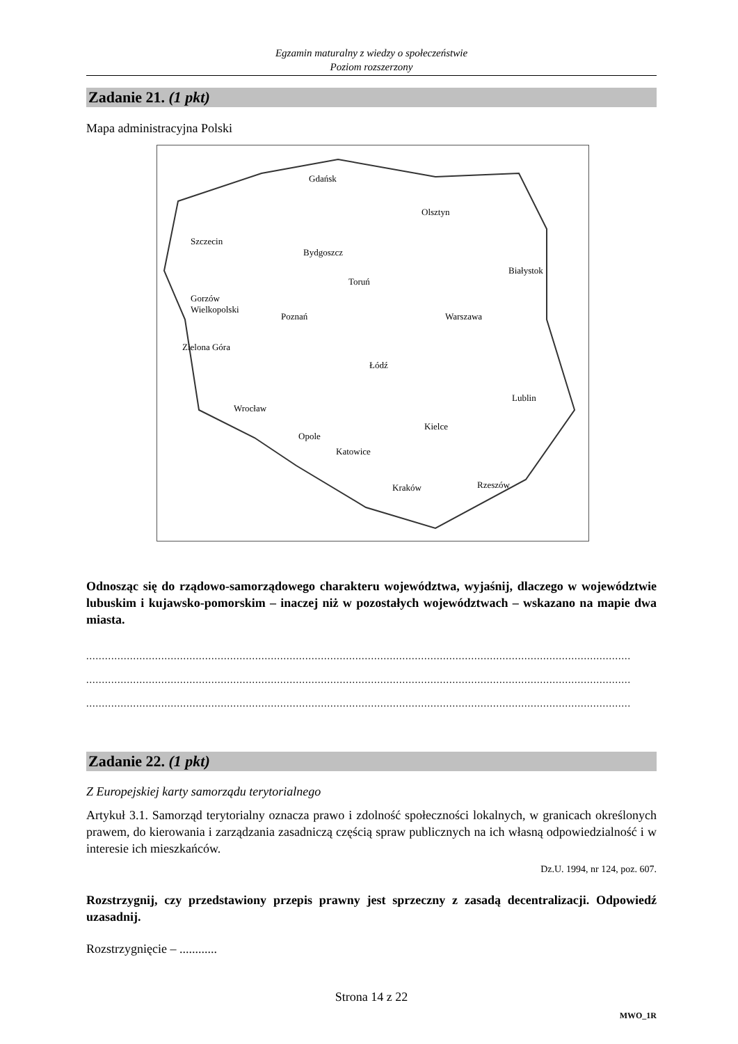Egzamin maturalny z wiedzy o społeczeństwie
Poziom rozszerzony
Zadanie 21. (1 pkt)
Mapa administracyjna Polski
Gdańsk
Olsztyn
Szczecin
Bydgoszcz
Białystok
Toruń
Gorzów
Wielkopolski
Poznań Warszawa
Zielona Góra
Łódź
Lublin
Wrocław
Kielce
Opole
Katowice
Rzeszów Kraków
Odnosząc się do rządowo-samorządowego charakteru województwa, wyjaśnij, dlaczego w województwie lubuskim i kujawsko-pomorskim – inaczej niż w pozostałych województwach – wskazano na mapie dwa miasta.
..............................................................................................................................................................................
..............................................................................................................................................................................
..............................................................................................................................................................................
Zadanie 22. (1 pkt)
Z Europejskiej karty samorządu terytorialnego
Artykuł 3.1. Samorząd terytorialny oznacza prawo i zdolność społeczności lokalnych, w granicach określonych prawem, do kierowania i zarządzania zasadniczą częścią spraw publicznych na ich własną odpowiedzialność i w interesie ich mieszkańców.
Dz.U. 1994, nr 124, poz. 607.
Rozstrzygnij, czy przedstawiony przepis prawny jest sprzeczny z zasadą decentralizacji. Odpowiedź uzasadnij.
Rozstrzygnięcie – ............
Strona 14 z 22
MWO_1R